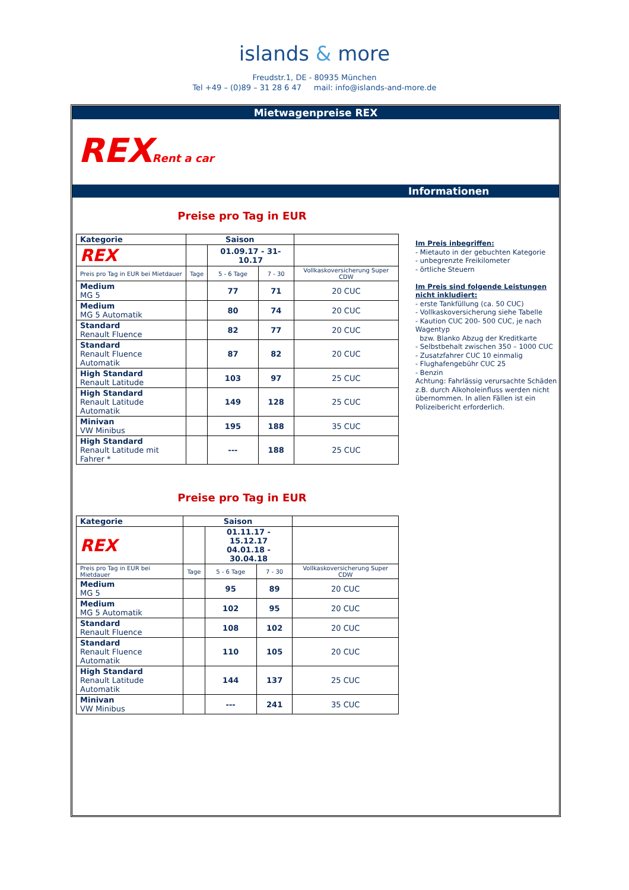islands & more
Freudstr.1, DE - 80935 München
Tel +49 – (0)89 – 31 28 6 47 mail: info@islands-and-more.de
Mietwagenpreise REX
REX Rent a car
Informationen
Preise pro Tag in EUR
| Kategorie | Saison | | | |
| --- | --- | --- | --- | --- |
| REX | | 01.09.17 - 31-10.17 | | |
| Preis pro Tag in EUR bei Mietdauer | Tage | 5 - 6 Tage | 7 - 30 | Vollkaskoversicherung Super CDW |
| Medium MG 5 | | 77 | 71 | 20 CUC |
| Medium MG 5 Automatik | | 80 | 74 | 20 CUC |
| Standard Renault Fluence | | 82 | 77 | 20 CUC |
| Standard Renault Fluence Automatik | | 87 | 82 | 20 CUC |
| High Standard Renault Latitude | | 103 | 97 | 25 CUC |
| High Standard Renault Latitude Automatik | | 149 | 128 | 25 CUC |
| Minivan VW Minibus | | 195 | 188 | 35 CUC |
| High Standard Renault Latitude mit Fahrer * | | --- | 188 | 25 CUC |
Preise pro Tag in EUR
| Kategorie | Saison | | | |
| --- | --- | --- | --- | --- |
| REX | | 01.11.17 - 15.12.17 04.01.18 - 30.04.18 | | |
| Preis pro Tag in EUR bei Mietdauer | Tage | 5 - 6 Tage | 7 - 30 | Vollkaskoversicherung Super CDW |
| Medium MG 5 | | 95 | 89 | 20 CUC |
| Medium MG 5 Automatik | | 102 | 95 | 20 CUC |
| Standard Renault Fluence | | 108 | 102 | 20 CUC |
| Standard Renault Fluence Automatik | | 110 | 105 | 20 CUC |
| High Standard Renault Latitude Automatik | | 144 | 137 | 25 CUC |
| Minivan VW Minibus | | --- | 241 | 35 CUC |
Im Preis inbegriffen:
- Mietauto in der gebuchten Kategorie
- unbegrenzte Freikilometer
- örtliche Steuern
Im Preis sind folgende Leistungen nicht inkludiert:
- erste Tankfüllung (ca. 50 CUC)
- Vollkaskoversicherung siehe Tabelle
- Kaution CUC 200- 500 CUC, je nach Wagentyp
bzw. Blanko Abzug der Kreditkarte
- Selbstbehalt zwischen 350 – 1000 CUC
- Zusatzfahrer CUC 10 einmalig
- Flughafengebühr CUC 25
- Benzin
Achtung: Fahrlässig verursachte Schäden z.B. durch Alkoholeinfluss werden nicht übernommen. In allen Fällen ist ein Polizeibericht erforderlich.